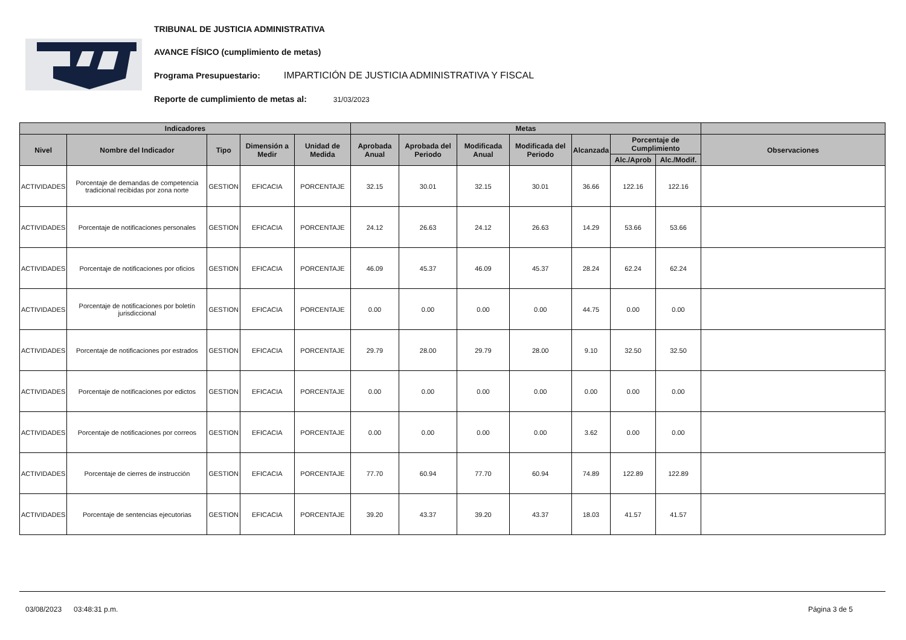TRIBUNAL DE JUSTICIA ADMINISTRATIVA
AVANCE FÍSICO (cumplimiento de metas)
Programa Presupuestario: IMPARTICIÓN DE JUSTICIA ADMINISTRATIVA Y FISCAL
Reporte de cumplimiento de metas al: 31/03/2023
| Indicadores | | | | | Metas | | | | | | | |
| --- | --- | --- | --- | --- | --- | --- | --- | --- | --- | --- | --- | --- |
| Nivel | Nombre del Indicador | Tipo | Dimensión a Medir | Unidad de Medida | Aprobada Anual | Aprobada del Periodo | Modificada Anual | Modificada del Periodo | Alcanzada | Porcentaje de Cumplimiento | | Observaciones |
| | | | | | | | | | | Alc./Aprob | Alc./Modif. | |
| ACTIVIDADES | Porcentaje de demandas de competencia tradicional recibidas por zona norte | GESTION | EFICACIA | PORCENTAJE | 32.15 | 30.01 | 32.15 | 30.01 | 36.66 | 122.16 | 122.16 | |
| ACTIVIDADES | Porcentaje de notificaciones personales | GESTION | EFICACIA | PORCENTAJE | 24.12 | 26.63 | 24.12 | 26.63 | 14.29 | 53.66 | 53.66 | |
| ACTIVIDADES | Porcentaje de notificaciones por oficios | GESTION | EFICACIA | PORCENTAJE | 46.09 | 45.37 | 46.09 | 45.37 | 28.24 | 62.24 | 62.24 | |
| ACTIVIDADES | Porcentaje de notificaciones por boletín jurisdiccional | GESTION | EFICACIA | PORCENTAJE | 0.00 | 0.00 | 0.00 | 0.00 | 44.75 | 0.00 | 0.00 | |
| ACTIVIDADES | Porcentaje de notificaciones por estrados | GESTION | EFICACIA | PORCENTAJE | 29.79 | 28.00 | 29.79 | 28.00 | 9.10 | 32.50 | 32.50 | |
| ACTIVIDADES | Porcentaje de notificaciones por edictos | GESTION | EFICACIA | PORCENTAJE | 0.00 | 0.00 | 0.00 | 0.00 | 0.00 | 0.00 | 0.00 | |
| ACTIVIDADES | Porcentaje de notificaciones por correos | GESTION | EFICACIA | PORCENTAJE | 0.00 | 0.00 | 0.00 | 0.00 | 3.62 | 0.00 | 0.00 | |
| ACTIVIDADES | Porcentaje de cierres de instrucción | GESTION | EFICACIA | PORCENTAJE | 77.70 | 60.94 | 77.70 | 60.94 | 74.89 | 122.89 | 122.89 | |
| ACTIVIDADES | Porcentaje de sentencias ejecutorias | GESTION | EFICACIA | PORCENTAJE | 39.20 | 43.37 | 39.20 | 43.37 | 18.03 | 41.57 | 41.57 | |
03/08/2023 03:48:31 p.m. Página 3 de 5